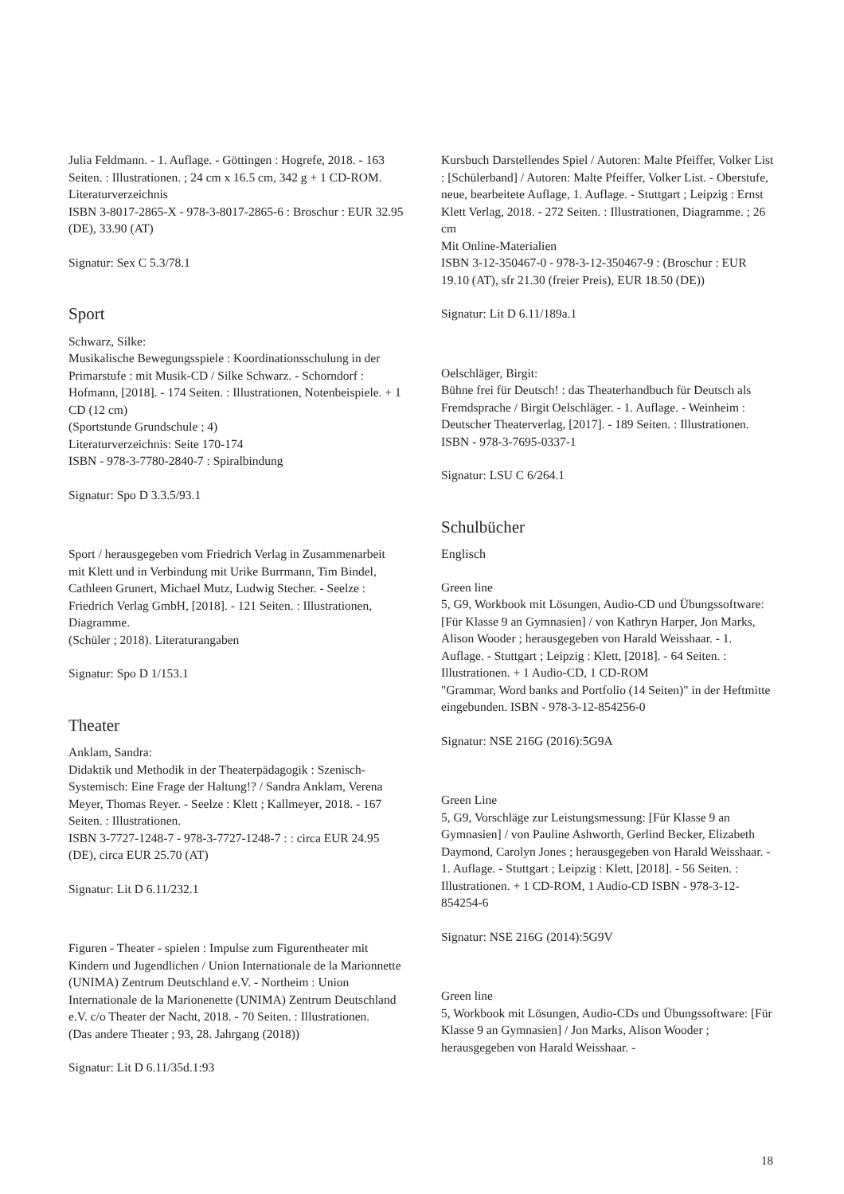Julia Feldmann. - 1. Auflage. - Göttingen : Hogrefe, 2018. - 163 Seiten. : Illustrationen. ; 24 cm x 16.5 cm, 342 g + 1 CD-ROM. Literaturverzeichnis
ISBN 3-8017-2865-X - 978-3-8017-2865-6 : Broschur : EUR 32.95 (DE), 33.90 (AT)
Signatur: Sex C 5.3/78.1
Sport
Schwarz, Silke:
Musikalische Bewegungsspiele : Koordinationsschulung in der Primarstufe : mit Musik-CD / Silke Schwarz. - Schorndorf : Hofmann, [2018]. - 174 Seiten. : Illustrationen, Notenbeispiele. + 1 CD (12 cm)
(Sportstunde Grundschule ; 4)
Literaturverzeichnis: Seite 170-174
ISBN - 978-3-7780-2840-7 : Spiralbindung
Signatur: Spo D 3.3.5/93.1
Sport / herausgegeben vom Friedrich Verlag in Zusammenarbeit mit Klett und in Verbindung mit Urike Burrmann, Tim Bindel, Cathleen Grunert, Michael Mutz, Ludwig Stecher. - Seelze : Friedrich Verlag GmbH, [2018]. - 121 Seiten. : Illustrationen, Diagramme.
(Schüler ; 2018). Literaturangaben
Signatur: Spo D 1/153.1
Theater
Anklam, Sandra:
Didaktik und Methodik in der Theaterpädagogik : Szenisch-Systemisch: Eine Frage der Haltung!? / Sandra Anklam, Verena Meyer, Thomas Reyer. - Seelze : Klett ; Kallmeyer, 2018. - 167 Seiten. : Illustrationen.
ISBN 3-7727-1248-7 - 978-3-7727-1248-7 : : circa EUR 24.95 (DE), circa EUR 25.70 (AT)
Signatur: Lit D 6.11/232.1
Figuren - Theater - spielen : Impulse zum Figurentheater mit Kindern und Jugendlichen / Union Internationale de la Marionnette (UNIMA) Zentrum Deutschland e.V. - Northeim : Union Internationale de la Marionenette (UNIMA) Zentrum Deutschland e.V. c/o Theater der Nacht, 2018. - 70 Seiten. : Illustrationen.
(Das andere Theater ; 93, 28. Jahrgang (2018))
Signatur: Lit D 6.11/35d.1:93
Kursbuch Darstellendes Spiel / Autoren: Malte Pfeiffer, Volker List
: [Schülerband] / Autoren: Malte Pfeiffer, Volker List. - Oberstufe, neue, bearbeitete Auflage, 1. Auflage. - Stuttgart ; Leipzig : Ernst Klett Verlag, 2018. - 272 Seiten. : Illustrationen, Diagramme. ; 26 cm
Mit Online-Materialien
ISBN 3-12-350467-0 - 978-3-12-350467-9 : (Broschur : EUR 19.10 (AT), sfr 21.30 (freier Preis), EUR 18.50 (DE))
Signatur: Lit D 6.11/189a.1
Oelschläger, Birgit:
Bühne frei für Deutsch! : das Theaterhandbuch für Deutsch als Fremdsprache / Birgit Oelschläger. - 1. Auflage. - Weinheim : Deutscher Theaterverlag, [2017]. - 189 Seiten. : Illustrationen.
ISBN - 978-3-7695-0337-1
Signatur: LSU C 6/264.1
Schulbücher
Englisch
Green line
5, G9, Workbook mit Lösungen, Audio-CD und Übungssoftware: [Für Klasse 9 an Gymnasien] / von Kathryn Harper, Jon Marks, Alison Wooder ; herausgegeben von Harald Weisshaar. - 1. Auflage. - Stuttgart ; Leipzig : Klett, [2018]. - 64 Seiten. : Illustrationen. + 1 Audio-CD, 1 CD-ROM
"Grammar, Word banks and Portfolio (14 Seiten)" in der Heftmitte eingebunden. ISBN - 978-3-12-854256-0
Signatur: NSE 216G (2016):5G9A
Green Line
5, G9, Vorschläge zur Leistungsmessung: [Für Klasse 9 an Gymnasien] / von Pauline Ashworth, Gerlind Becker, Elizabeth Daymond, Carolyn Jones ; herausgegeben von Harald Weisshaar. - 1. Auflage. - Stuttgart ; Leipzig : Klett, [2018]. - 56 Seiten. : Illustrationen. + 1 CD-ROM, 1 Audio-CD ISBN - 978-3-12-854254-6
Signatur: NSE 216G (2014):5G9V
Green line
5, Workbook mit Lösungen, Audio-CDs und Übungssoftware: [Für Klasse 9 an Gymnasien] / Jon Marks, Alison Wooder ; herausgegeben von Harald Weisshaar. -
18